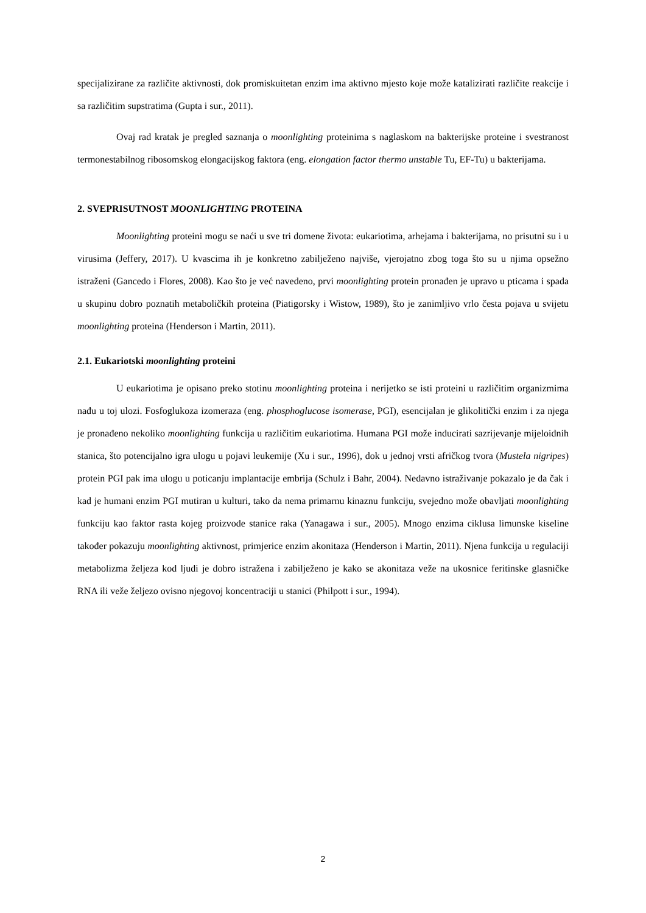specijalizirane za različite aktivnosti, dok promiskuitetan enzim ima aktivno mjesto koje može katalizirati različite reakcije i sa različitim supstratima (Gupta i sur., 2011).
Ovaj rad kratak je pregled saznanja o moonlighting proteinima s naglaskom na bakterijske proteine i svestranost termonestabilnog ribosomskog elongacijskog faktora (eng. elongation factor thermo unstable Tu, EF-Tu) u bakterijama.
2. SVEPRISUTNOST MOONLIGHTING PROTEINA
Moonlighting proteini mogu se naći u sve tri domene života: eukariotima, arhejama i bakterijama, no prisutni su i u virusima (Jeffery, 2017). U kvascima ih je konkretno zabilježeno najviše, vjerojatno zbog toga što su u njima opsežno istraženi (Gancedo i Flores, 2008). Kao što je već navedeno, prvi moonlighting protein pronađen je upravo u pticama i spada u skupinu dobro poznatih metaboličkih proteina (Piatigorsky i Wistow, 1989), što je zanimljivo vrlo česta pojava u svijetu moonlighting proteina (Henderson i Martin, 2011).
2.1. Eukariotski moonlighting proteini
U eukariotima je opisano preko stotinu moonlighting proteina i nerijetko se isti proteini u različitim organizmima nađu u toj ulozi. Fosfoglukoza izomeraza (eng. phosphoglucose isomerase, PGI), esencijalan je glikolitički enzim i za njega je pronađeno nekoliko moonlighting funkcija u različitim eukariotima. Humana PGI može inducirati sazrijevanje mijeloidnih stanica, što potencijalno igra ulogu u pojavi leukemije (Xu i sur., 1996), dok u jednoj vrsti afričkog tvora (Mustela nigripes) protein PGI pak ima ulogu u poticanju implantacije embrija (Schulz i Bahr, 2004). Nedavno istraživanje pokazalo je da čak i kad je humani enzim PGI mutiran u kulturi, tako da nema primarnu kinaznu funkciju, svejedno može obavljati moonlighting funkciju kao faktor rasta kojeg proizvode stanice raka (Yanagawa i sur., 2005). Mnogo enzima ciklusa limunske kiseline također pokazuju moonlighting aktivnost, primjerice enzim akonitaza (Henderson i Martin, 2011). Njena funkcija u regulaciji metabolizma željeza kod ljudi je dobro istražena i zabilježeno je kako se akonitaza veže na ukosnice feritinske glasničke RNA ili veže željezo ovisno njegovoj koncentraciji u stanici (Philpott i sur., 1994).
2